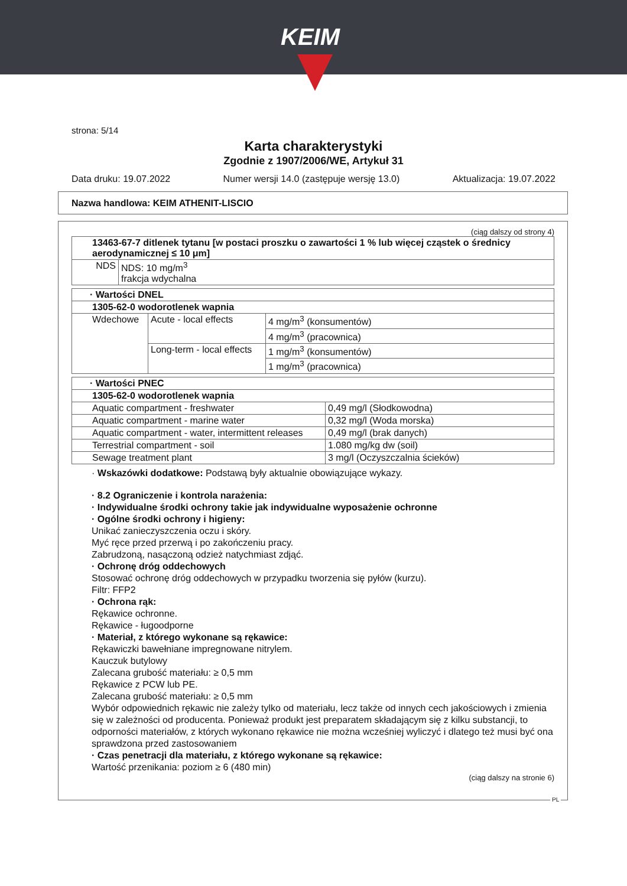KEIM
strona: 5/14
Karta charakterystyki
Zgodnie z 1907/2006/WE, Artykuł 31
Data druku: 19.07.2022 Numer wersji 14.0 (zastępuje wersję 13.0) Aktualizacja: 19.07.2022
Nazwa handlowa: KEIM ATHENIT-LISCIO
(ciąg dalszy od strony 4)
| 13463-67-7 ditlenek tytanu [w postaci proszku o zawartości 1 % lub więcej cząstek o średnicy aerodynamicznej ≤ 10 μm] | |
| NDS | NDS: 10 mg/m<sup>3</sup> frakcja wdychalna |
| · Wartości DNEL | | |
| 1305-62-0 wodorotlenek wapnia | | |
| Wdechowe | Acute - local effects | 4 mg/m<sup>3</sup> (konsumentów) |
| | | 4 mg/m<sup>3</sup> (pracownica) |
| | Long-term - local effects | 1 mg/m<sup>3</sup> (konsumentów) |
| | | 1 mg/m<sup>3</sup> (pracownica) |
| · Wartości PNEC | |
| 1305-62-0 wodorotlenek wapnia | |
| Aquatic compartment - freshwater | 0,49 mg/l (Słodkowodna) |
| Aquatic compartment - marine water | 0,32 mg/l (Woda morska) |
| Aquatic compartment - water, intermittent releases | 0,49 mg/l (brak danych) |
| Terrestrial compartment - soil | 1.080 mg/kg dw (soil) |
| Sewage treatment plant | 3 mg/l (Oczyszczalnia ścieków) |
· Wskazówki dodatkowe: Podstawą były aktualnie obowiązujące wykazy.
· 8.2 Ograniczenie i kontrola narażenia:
· Indywidualne środki ochrony takie jak indywidualne wyposażenie ochronne
· Ogólne środki ochrony i higieny:
Unikać zanieczyszczenia oczu i skóry.
Myć ręce przed przerwą i po zakończeniu pracy.
Zabrudzoną, nasączoną odzież natychmiast zdjąć.
· Ochronę dróg oddechowych
Stosować ochronę dróg oddechowych w przypadku tworzenia się pyłów (kurzu).
Filtr: FFP2
· Ochrona rąk:
Rękawice ochronne.
Rękawice - ługoodporne
· Materiał, z którego wykonane są rękawice:
Rękawiczki bawełniane impregnowane nitrylem.
Kauczuk butylowy
Zalecana grubość materiału: ≥ 0,5 mm
Rękawice z PCW lub PE.
Zalecana grubość materiału: ≥ 0,5 mm
Wybór odpowiednich rękawic nie zależy tylko od materiału, lecz także od innych cech jakościowych i zmienia się w zależności od producenta. Ponieważ produkt jest preparatem składającym się z kilku substancji, to odporności materiałów, z których wykonano rękawice nie można wcześniej wyliczyć i dlatego też musi być ona sprawdzona przed zastosowaniem
· Czas penetracji dla materiału, z którego wykonane są rękawice:
Wartość przenikania: poziom ≥ 6 (480 min)
(ciąg dalszy na stronie 6)
PL